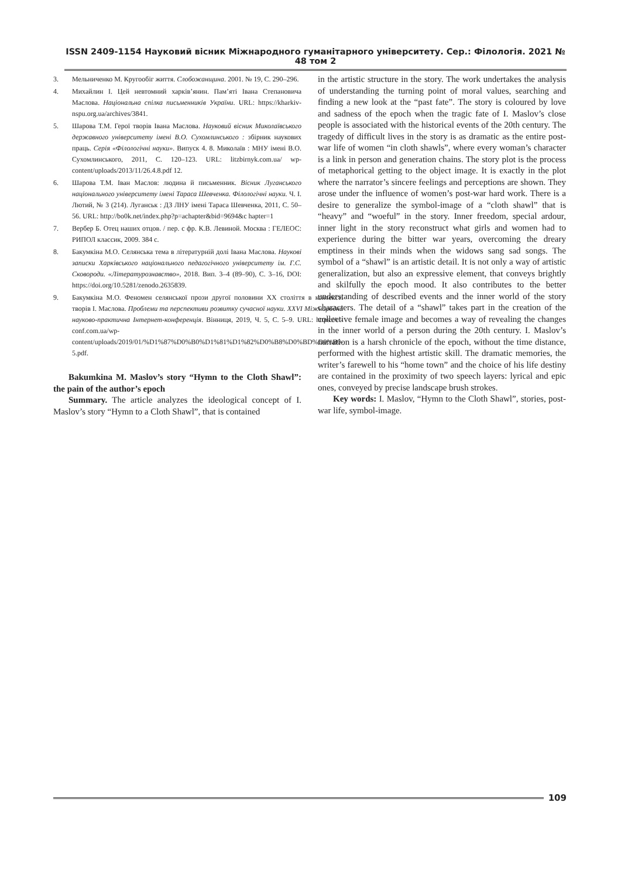ISSN 2409-1154 Науковий вісник Міжнародного гуманітарного університету. Сер.: Філологія. 2021 № 48 том 2
3. Мельниченко М. Кругообіг життя. Слобожанщина. 2001. № 19, С. 290–296.
4. Михайлин І. Цей невтомний харків’янин. Пам’яті Івана Степановича Маслова. Національна спілка письменників України. URL: https://kharkiv-nspu.org.ua/archives/3841.
5. Шарова Т.М. Герої творів Івана Маслова. Науковий вісник Миколаївського державного університету імені В.О. Сухомлинського : збірник наукових праць. Серія «Філологічні науки». Випуск 4. 8. Миколаїв : МНУ імені В.О. Сухомлинського, 2011, С. 120–123. URL: litzbirnyk.com.ua/ wp-content/uploads/2013/11/26.4.8.pdf 12.
6. Шарова Т.М. Іван Маслов: людина й письменник. Вісник Луганського національного університету імені Тараса Шевченка. Філологічні науки. Ч. І. Лютий, № 3 (214). Луганськ : ДЗ ЛНУ імені Тараса Шевченка, 2011, С. 50–56. URL: http://bo0k.net/index.php?p=achapter&bid=9694&c hapter=1
7. Вербер Б. Отец наших отцов. / пер. с фр. К.В. Левиной. Москва : ГЕЛЕОС: РИПОЛ классик, 2009. 384 с.
8. Бакумкіна М.О. Селянська тема в літературній долі Івана Маслова. Наукові записки Харківського національного педагогічного університету ім. Г.С. Сковороди. «Літературознавство», 2018. Вип. 3–4 (89–90), С. 3–16, DOI: https://doi.org/10.5281/zenodo.2635839.
9. Бакумкіна М.О. Феномен селянської прози другої половини XX століття в контексті творів І. Маслова. Проблеми та перспективи розвитку сучасної науки. XXVI Міжнародна науково-практична Інтернет-конференція. Вінниця, 2019, Ч. 5, С. 5–9. URL: https://el-conf.com.ua/wp-content/uploads/2019/01/%D1%87%D0%B0%D1%81%D1%82%D0%B8%D0%BD%D0%B0-5.pdf.
Bakumkina M. Maslov’s story “Hymn to the Cloth Shawl”: the pain of the author’s epoch
Summary. The article analyzes the ideological concept of I. Maslov’s story “Hymn to a Cloth Shawl”, that is contained
in the artistic structure in the story. The work undertakes the analysis of understanding the turning point of moral values, searching and finding a new look at the “past fate”. The story is coloured by love and sadness of the epoch when the tragic fate of I. Maslov’s close people is associated with the historical events of the 20th century. The tragedy of difficult lives in the story is as dramatic as the entire post-war life of women “in cloth shawls”, where every woman’s character is a link in person and generation chains. The story plot is the process of metaphorical getting to the object image. It is exactly in the plot where the narrator’s sincere feelings and perceptions are shown. They arose under the influence of women’s post-war hard work. There is a desire to generalize the symbol-image of a “cloth shawl” that is “heavy” and “woeful” in the story. Inner freedom, special ardour, inner light in the story reconstruct what girls and women had to experience during the bitter war years, overcoming the dreary emptiness in their minds when the widows sang sad songs. The symbol of a “shawl” is an artistic detail. It is not only a way of artistic generalization, but also an expressive element, that conveys brightly and skilfully the epoch mood. It also contributes to the better understanding of described events and the inner world of the story characters. The detail of a “shawl” takes part in the creation of the collective female image and becomes a way of revealing the changes in the inner world of a person during the 20th century. I. Maslov’s narration is a harsh chronicle of the epoch, without the time distance, performed with the highest artistic skill. The dramatic memories, the writer’s farewell to his “home town” and the choice of his life destiny are contained in the proximity of two speech layers: lyrical and epic ones, conveyed by precise landscape brush strokes.
Key words: I. Maslov, “Hymn to the Cloth Shawl”, stories, post-war life, symbol-image.
109